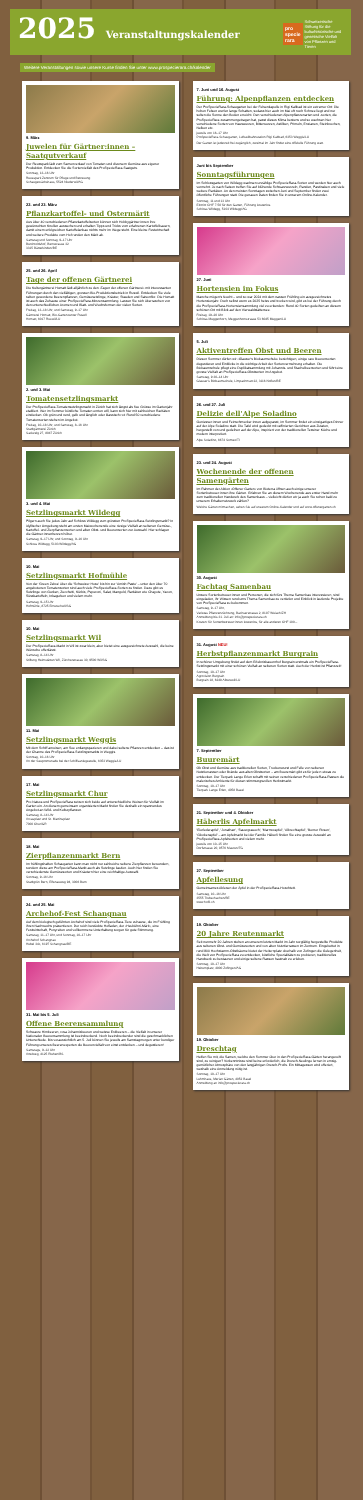2025 Veranstaltungskalender
pro specie rara Schweizerische Stiftung für die kulturhistorische und genetische Vielfalt von Pflanzen und Tieren
Weitere Veranstaltungen sowie unsere Kurse finden Sie unter www.prospecierara.ch/kalender
9. März
Juwelen für Gärtner:innen – Saatgutverkauf
Der Reusspark lädt zum Samenverkauf von Tomaten und diversem Gemüse aus eigener Produktion. Entdecken Sie die Sortenvielfalt des ProSpecieRara-Saatguts.
Sonntag, 13–16 Uhr
Reusspark Zentrum für Pflege und Betreuung
Schaugewächshaus, 5524 Niederwil/AG
22. und 23. März
Pflanzkartoffel- und Ostermärit
Aus über 40 verschiedenen Pflanzkartoffelsorten können sich Hobbygärtner:innen ihre gewünschten Knollen aussuchen und erhalten Tipps und Tricks vom erfahrenen Kartoffelbauern, damit einem erfolgreichen Kartoffelanbau nichts mehr im Wege steht. Eine kleine Festwirtschaft und weitere Produkte vom Hof runden den Märit ab.
Samstag und Sonntag, 9–17 Uhr
Berchtoldshof, Bernstrasse 32
3315 Bätterkinden/BE
25. und 26. April
Tage der offenen Gärtnerei
Die Kulturgärtnerei Homatt lädt alljährlich zu den ‹Tagen der offenen Gärtnerei› mit interessanten Führungen durch den vielfältigen, grossen Bio-Produktionsbetrieb in Ruswil. Entdecken Sie viele selten gewordene Beerenpflanzen, Gemüsesetzlinge, Kräuter, Stauden und Saisonflor. Die Homatt ist auch das Zuhause einer ProSpecieRara-Minzensammlung. Lassen Sie sich überraschen von den unterschiedlichen Aromen und Blatt- und Wuchsformen der vielen Sorten.
Freitag, 13–18 Uhr, und Samstag, 9–17 Uhr
Gärtnerei Homatt, Bio-Gartencenter Ruswil
Homatt, 6017 Ruswil/LU
2. und 3. Mai
Tomatensetzlingsmarkt
Der ProSpecieRara-Tomatensetzlingsmarkt in Zürich hat sich längst als fixe Grösse im Gartenjahr etabliert. Wer im Sommer köstliche Tomaten ernten will, kann sich hier mit zahlreichen Raritäten eindecken. Ob grün und rund, gelb und länglich oder klassisch rot: Rund 50 verschiedene Tomatensorten stehen im Angebot.
Freitag, 10–18 Uhr, und Samstag, 8–16 Uhr
Stadtgärtnerei Zürich
Sackzelg 27, 8047 Zürich
3. und 4. Mai
Setzlingsmarkt Wildegg
Pilgern auch Sie jedes Jahr auf Schloss Wildegg zum grössten ProSpecieRara-Setzlingsmarkt? In idyllischer Umgebung steht am ersten Maiwochenende eine riesige Vielfalt an seltenen Gemüse-, Kartoffel- und Zierpflanzensorten und alten Obst- und Beerensorten zur Auswahl. Hier schlagen die Gärtner:innenherzen höher.
Samstag, 9–17 Uhr, und Sonntag, 9–16 Uhr
Schloss Wildegg, 5103 Wildegg/AG
10. Mai
Setzlingsmarkt Hofmühle
Von der 'Green Zebra' über die 'Schweizer Hose' bis hin zur 'Amish Paste' – unter den über 70 angebotenen Tomatensorten sind auch viele ProSpecieRara-Sorten zu finden. Dazu gibt es Setzlinge von Gurken, Zucchetti, Kürbis, Peperoni, Salat, Mangold, Raritäten wie Chayote, Yacon, Süsskartoffeln, Inkagurken und vielem mehr.
Samstag, 9–15 Uhr
Hofmühle, 8725 Ernetschwil/SG
10. Mai
Setzlingsmarkt Wil
Der ProSpecieRara-Markt in Wil ist zwar klein, aber bietet eine ausgezeichnete Auswahl, die keine Wünsche offenlässt.
Samstag, 8–14 Uhr
Stiftung Heimstätten Wil, Zürcherstrasse 30, 9500 Wil/SG
11. Mai
Setzlingsmarkt Weggis
Mit dem Schiff anreisen, am See entlangspazieren und dabei seltene Pflanzen entdecken – das ist der Charme des ProSpecieRara-Setzlingsmarkts in Weggis.
Sonntag, 10–16 Uhr
An der Seepromenade bei der Schiffsanlegestelle, 6353 Weggis/LU
17. Mai
Setzlingsmarkt Chur
Pro Natura und ProSpecieRara setzen sich beide auf unterschiedliche Weisen für Vielfalt im Garten ein. An diesem gemeinsam organisierten Markt finden Sie deshalb ein spannendes Angebot an Wild- und Kulturpflanzen.
Samstag, 8–14 Uhr
Arcasplatz und St. Martinsplatz
7000 Chur/GR
18. Mai
Zierpflanzenmarkt Bern
Im frühlingshaften Schaugarten kann man nicht nur zahlreiche seltene Zierpflanzen bewundern, sondern diese am ProSpecieRara-Markt auch als Setzlinge kaufen. Auch hier finden Sie verschiedenste Gemüsesorten und Kräutern hier eine reichhaltige Auswahl.
Sonntag, 9–16 Uhr
Stadtgrün Bern, Elfenauweg 94, 3006 Bern
24. und 25. Mai
Archehof-Fest Schangnau
Auf dem biologisch geführten Archehof sind viele ProSpecieRara-Tiere zuhause, die im Frühling ihren Nachwuchs präsentieren. Der reich bestückte Hofladen, der ‹Heubühni-Märit›, eine Festwirtschaft, Ponyreiten und vollkommene Unterhaltung sorgen für gute Stimmung.
Samstag, 11–17 Uhr, und Sonntag, 10–17 Uhr
Archehof Schangnau
Hubel 34c, 6197 Schangnau/BE
31. Mai bis 5. Juli
Offene Beerensammlung
Schwarze Himbeeren, rosa Johannisbeeren und weisse Erdbeeren – die Vielfalt in unserer Nationalen Beerensammlung ist beeindruckend. Noch beeindruckender sind die geschmacklichen Unterschiede. Bis voraussichtlich am 5. Juli können Sie jeweils am Samstagmorgen unter kundiger Führung unseres Beerenexperten die Beerenvielfalt von einst entdecken – und degustieren!
Samstags, 9–12 Uhr
Artelweg, 4125 Riehen/BS
7. Juni und 16. August
Führung: Alpenpflanzen entdecken
Der ProSpecieRara-Schaugarten bei der Felsenkapelle in Rigi Kaltbad ist ein extremer Ort: Die hohen Felsen werfen lange Schatten, sodass hier auch im Mai oft noch Schnee liegt und nur selten die Sonne den Boden erreicht. Den verschiedenen Alpenpflanzenarten und -sorten, die ProSpecieRara zusammengetragen hat, passt dieses Klima bestens und so wachsen hier verschiedene Sorten von Hauswurzen, Bitterwurzen, Astilben, Primeln, Enzianen, Steinbrechen, Nelken etc.
jeweils von 16–17 Uhr
ProSpecieRara-Schaugarten, Luftseilbahnstation Rigi Kaltbad, 6353 Weggis/LU
Der Garten ist jederzeit frei zugänglich, zweimal im Jahr findet eine offizielle Führung statt.
Juni bis September
Sonntagsführungen
Im Schlossgarten von Wildegg wachsen unzählige ProSpecieRara-Sorten und werden hier auch vermehrt. Je nach Saison treffen Sie auf blühende Schwarzwurzeln, Randen, Pastinaken und viele weitere Raritäten. An den meisten Sonntagen zwischen Juni und September finden zwei öffentliche Führungen statt. Die genauen Daten finden Sie in unserem Online-Kalender.
Sonntag, 11 und 13 Uhr
Eintritt: CHF 7.50 für den Garten, Führung kostenlos
Schloss Wildegg, 5103 Wildegg/AG
27. Juni
Hortensien im Fokus
Manche mögen's feucht – und so war 2024 mit dem nassen Frühling ein ausgezeichnetes Hortensienjahr. Doch selbst wenn es 2025 heiss und trocken wird, gibt es bei der Führung durch die ProSpecieRara-Hortensiensammlung viel zu erkunden: Rund 40 Sorten gedeihen an diesem schönen Ort mit Blick auf den Vierwaldstättersee.
Freitag, 19–20 Uhr
Schloss Meggenhorn, Meggenhornstrasse 53 6045 Meggen/LU
5. Juli
Aktiventreffen Obst und Beeren
Diesen Sommer dürfen wir ‹Glauser's Biobaumschule› besichtigen, einige rare Beerensorten degustieren und Einblicke in die wichtige Arbeit der Sortenvermehrung erhalten. Die Biobaumschule pflegt eine Duplikatsammlung mit Johannis- und Stachelbeersorten und führt eine grosse Vielfalt an ProSpecieRara-Obstsorten im Angebot.
Samstag, 9.30–14 Uhr
Glauser's Biobaumschule, Limpachmatt 22, 3116 Noflen/BE
26. und 27. Juli
Delizie dell'Alpe Soladino
Geniesser:innen und Feinschmecker:innen aufgepasst, im Sommer findet ein einzigartiges Dinner auf der Alpe Soladino statt. Die Tafel wird gedeckt mit raffinierten Gerichten aus Zutaten, hergestellt von und gedeihen auf der Alpe, inspiriert von der traditionellen Tessiner Küche und modern interpretiert.
Alpe Soladino, 6674 Someo/TI
23. und 24. August
Wochenende der offenen Samengärten
Im Rahmen der Aktion ‹Offener Garten› von Bioterra öffnen auch einige unserer Sortenbetreuer:innen ihre Gärten. Erfahren Sie an diesem Wochenende aus erster Hand mehr zum traditionellen Handwerk des Samenbaus – vielleicht dürfen wir ja auch Sie schon bald zu unserem Erhalternetzwerk zählen?
Welche Gärten mitmachen, sehen Sie auf unserem Online-Kalender und auf www.offenergarten.ch
30. August
Fachtag Samenbau
Unsere Sortenbetreuer:innen und Personen, die sich fürs Thema Samenbau interessieren, sind eingeladen, ihr Wissen rund ums Thema Samenbau zu vertiefen und Einblick in laufende Projekte von ProSpecieRara zu bekommen.
Samstag, 9–17 Uhr,
Varietas Pflanzenzüchtung, Bachserstrasse 2, 8187 Weiach/ZH
Anmeldung bis 31. Juli an: info@prospecierara.ch
Kosten: für Sortenbetreuer:innen kostenlos, für alle anderen CHF 100.–
31. August NEU!
Herbstpflanzenmarkt Burgrain
In schöner Umgebung findet auf dem Erlebnisbauernhof Burgrain erstmals ein ProSpecieRara-Setzlingsmarkt mit einer schönen Vielfalt an seltenen Sorten statt. Auch der Herbst ist Pflanzzeit!
Sonntag, 10–17 Uhr
Agrovision Burgrain
Burgrain 18, 6248 Alberswil/LU
7. September
Buuremärt
Ob Obst und Gemüse aus traditionellen Sorten, Trockenwurst und Felle von seltenen Nutztierrassen oder Brände aus alten Obstsorten – am Buuremärt gibt es für jede:n etwas zu entdecken. Der Tierpark Lange Erlen schafft mit seinen verschiedenen ProSpecieRara-Rassen die malerisches Ambiente für diesen stimmungsvollen Herbstmarkt.
Sonntag, 10–17 Uhr
Tierpark Lange Erlen, 4058 Basel
21. September und 4. Oktober
Häberlis Apfelmarkt
'Eierlederapfel', 'Jonathan', 'Sauergrauech', 'Marmorapfel', 'Albrechtapfel', 'Berner Rosen', 'Glockenapfel' – am Apfelmarkt bei der Familie Häberli finden Sie eine grosse Auswahl an ProSpecieRara-Apfelsorten und vielem mehr.
jeweils von 10–15 Uhr
Dorfstrasse 20, 8576 Mauren/TG
27. September
Apfellesung
Gemeinsames Ablesen der Äpfel in der ProSpecieRara-Hoschtett.
Samstag, 10–16 Uhr
3555 Trubschachen/BE
www.hof3.ch
19. Oktober
20 Jahre Reutenmarkt
Seit nunmehr 20 Jahren stehen an unserem letzten Markt im Jahr sorgfältig hergestellte Produkte aus seltenen Obst- und Gemüsesorten und von alten Nutztierrassen im Zentrum. Eingebettet in rund 800 Hochstamm-Obstbäume bietet der Heiternplatz oberhalb von Zofingen die Gelegenheit, die Welt von ProSpecieRara zu entdecken, köstliche Spezialitäten zu probieren, traditionelles Handwerk zu bestaunen und einige seltene Rassen hautnah zu erleben.
Sonntag, 10–17 Uhr
Heiternplatz, 4800 Zofingen/AG
19. Oktober
Dreschtag
Helfen Sie mit, die Samen, welche den Sommer über in den ProSpecieRara-Gärten herangereift sind, zu reinigen? Vorkenntnisse sind keine erforderlich, die Dresch-Neulinge lernen in emsig-gemütlicher Atmosphäre von den langjährigen Dresch-Profis. Ein Mittagessen wird offeriert, weshalb eine Anmeldung nötig ist.
Sonntag, 10–17 Uhr
Lehmhaus, Merian Gärten, 4052 Basel
Anmeldung an info@prospecierara.ch